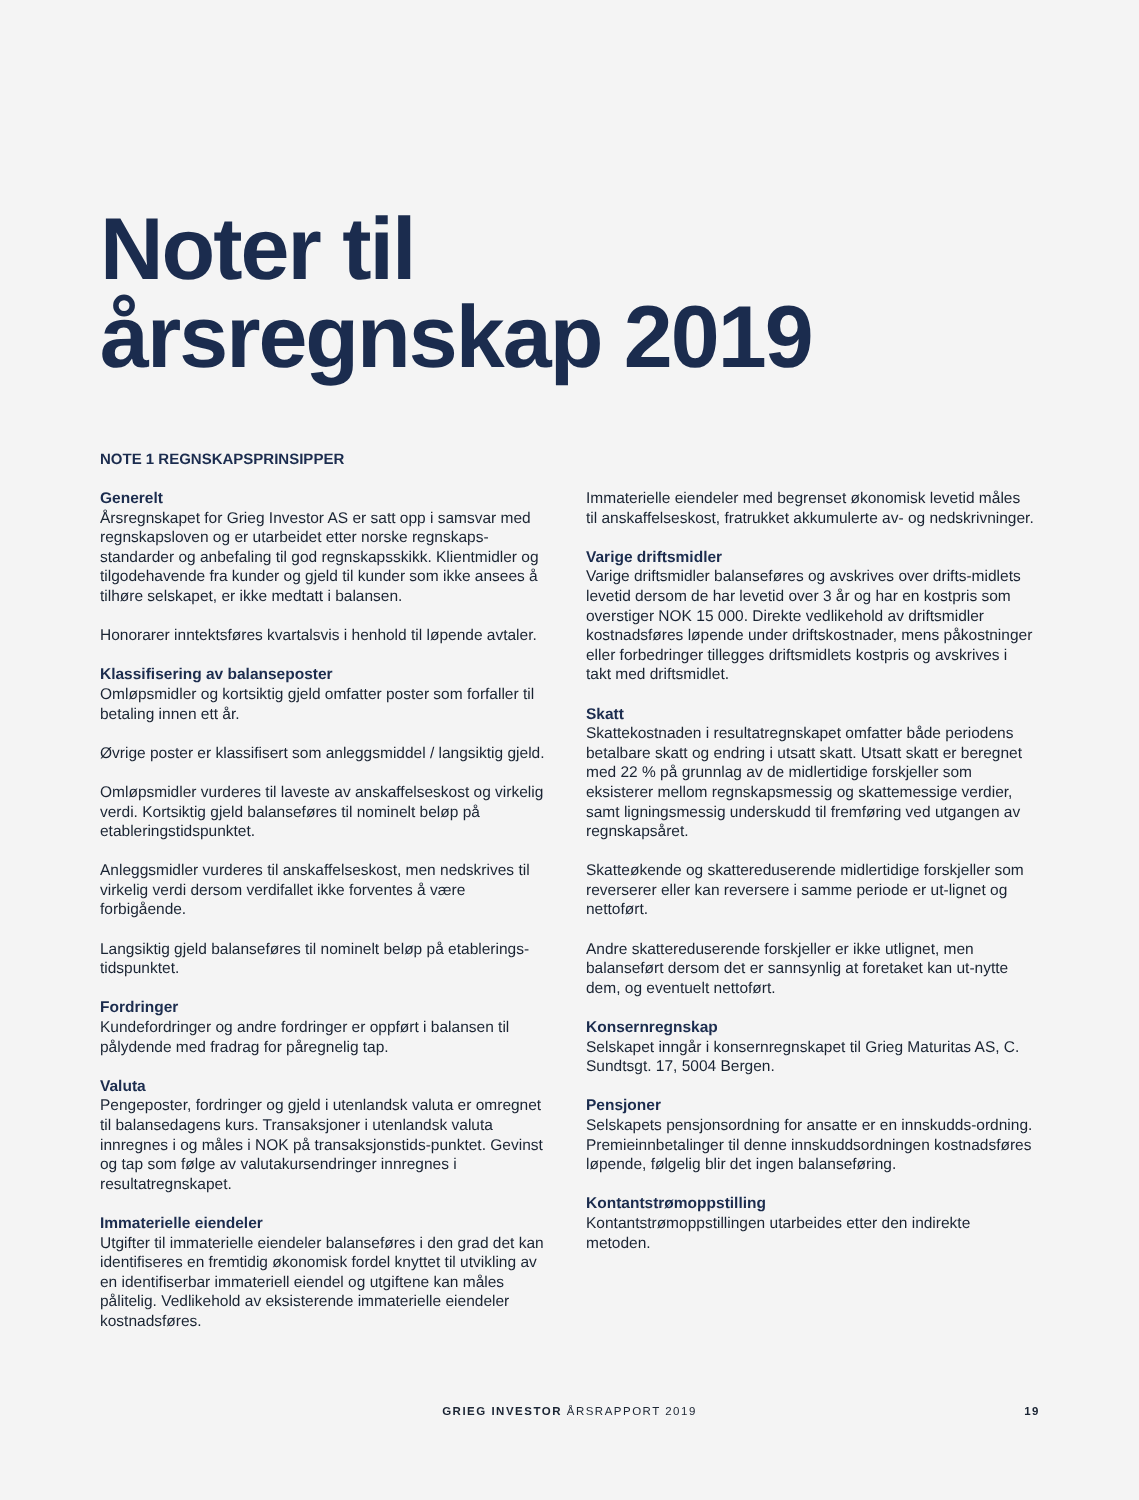Noter til
årsregnskap 2019
NOTE 1 REGNSKAPSPRINSIPPER
Generelt
Årsregnskapet for Grieg Investor AS er satt opp i samsvar med regnskapsloven og er utarbeidet etter norske regnskaps-standarder og anbefaling til god regnskapsskikk. Klientmidler og tilgodehavende fra kunder og gjeld til kunder som ikke ansees å tilhøre selskapet, er ikke medtatt i balansen.
Honorarer inntektsføres kvartalsvis i henhold til løpende avtaler.
Klassifisering av balanseposter
Omløpsmidler og kortsiktig gjeld omfatter poster som forfaller til betaling innen ett år.
Øvrige poster er klassifisert som anleggsmiddel / langsiktig gjeld.
Omløpsmidler vurderes til laveste av anskaffelseskost og virkelig verdi. Kortsiktig gjeld balanseføres til nominelt beløp på etableringstidspunktet.
Anleggsmidler vurderes til anskaffelseskost, men nedskrives til virkelig verdi dersom verdifallet ikke forventes å være forbigående.
Langsiktig gjeld balanseføres til nominelt beløp på etablerings-tidspunktet.
Fordringer
Kundefordringer og andre fordringer er oppført i balansen til pålydende med fradrag for påregnelig tap.
Valuta
Pengeposter, fordringer og gjeld i utenlandsk valuta er omregnet til balansedagens kurs. Transaksjoner i utenlandsk valuta innregnes i og måles i NOK på transaksjonstids-punktet. Gevinst og tap som følge av valutakursendringer innregnes i resultatregnskapet.
Immaterielle eiendeler
Utgifter til immaterielle eiendeler balanseføres i den grad det kan identifiseres en fremtidig økonomisk fordel knyttet til utvikling av en identifiserbar immateriell eiendel og utgiftene kan måles pålitelig. Vedlikehold av eksisterende immaterielle eiendeler kostnadsføres.
Immaterielle eiendeler med begrenset økonomisk levetid måles til anskaffelseskost, fratrukket akkumulerte av- og nedskrivninger.
Varige driftsmidler
Varige driftsmidler balanseføres og avskrives over drifts-midlets levetid dersom de har levetid over 3 år og har en kostpris som overstiger NOK 15 000. Direkte vedlikehold av driftsmidler kostnadsføres løpende under driftskostnader, mens påkostninger eller forbedringer tillegges driftsmidlets kostpris og avskrives i takt med driftsmidlet.
Skatt
Skattekostnaden i resultatregnskapet omfatter både periodens betalbare skatt og endring i utsatt skatt. Utsatt skatt er beregnet med 22 % på grunnlag av de midlertidige forskjeller som eksisterer mellom regnskapsmessig og skattemessige verdier, samt ligningsmessig underskudd til fremføring ved utgangen av regnskapsåret.
Skatteøkende og skattereduserende midlertidige forskjeller som reverserer eller kan reversere i samme periode er ut-lignet og nettoført.
Andre skattereduserende forskjeller er ikke utlignet, men balanseført dersom det er sannsynlig at foretaket kan ut-nytte dem, og eventuelt nettoført.
Konsernregnskap
Selskapet inngår i konsernregnskapet til Grieg Maturitas AS, C. Sundtsgt. 17, 5004 Bergen.
Pensjoner
Selskapets pensjonsordning for ansatte er en innskudds-ordning. Premieinnbetalinger til denne innskuddsordningen kostnadsføres løpende, følgelig blir det ingen balanseføring.
Kontantstrømoppstilling
Kontantstrømoppstillingen utarbeides etter den indirekte metoden.
GRIEG INVESTOR ÅRSRAPPORT 2019
19